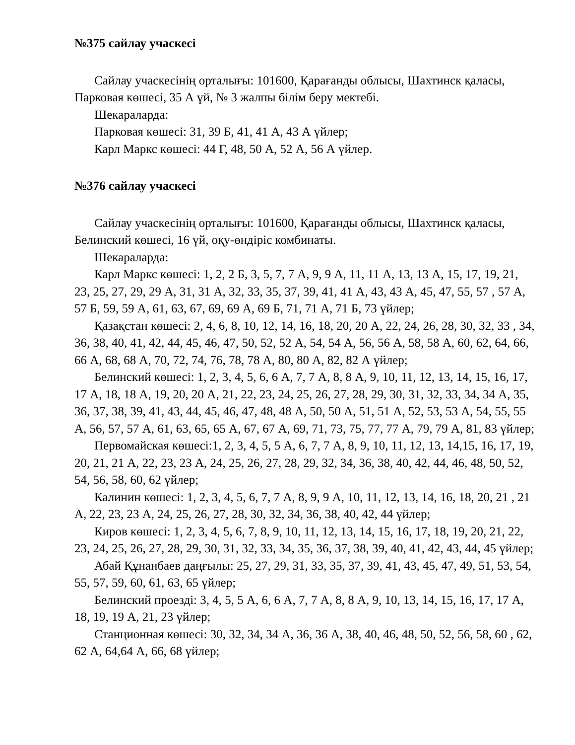№375 сайлау учаскесі
Сайлау учаскесінің орталығы: 101600, Қарағанды облысы, Шахтинск қаласы, Парковая көшесі, 35 А үй, № 3 жалпы білім беру мектебі.
Шекараларда:
Парковая көшесі: 31, 39 Б, 41, 41 А, 43 А үйлер;
Карл Маркс көшесі: 44 Г, 48, 50 А, 52 А, 56 А үйлер.
№376 сайлау учаскесі
Сайлау учаскесінің орталығы: 101600, Қарағанды облысы, Шахтинск қаласы, Белинский көшесі, 16 үй, оқу-өндіріс комбинаты.
Шекараларда:
Карл Маркс көшесі: 1, 2, 2 Б, 3, 5, 7, 7 А, 9, 9 А, 11, 11 А, 13, 13 А, 15, 17, 19, 21, 23, 25, 27, 29, 29 А, 31, 31 А, 32, 33, 35, 37, 39, 41, 41 А, 43, 43 А, 45, 47, 55, 57 , 57 А, 57 Б, 59, 59 А, 61, 63, 67, 69, 69 А, 69 Б, 71, 71 А, 71 Б, 73 үйлер;
Қазақстан көшесі: 2, 4, 6, 8, 10, 12, 14, 16, 18, 20, 20 А, 22, 24, 26, 28, 30, 32, 33 , 34, 36, 38, 40, 41, 42, 44, 45, 46, 47, 50, 52, 52 А, 54, 54 А, 56, 56 А, 58, 58 А, 60, 62, 64, 66, 66 А, 68, 68 А, 70, 72, 74, 76, 78, 78 А, 80, 80 А, 82, 82 А үйлер;
Белинский көшесі: 1, 2, 3, 4, 5, 6, 6 А, 7, 7 А, 8, 8 А, 9, 10, 11, 12, 13, 14, 15, 16, 17, 17 А, 18, 18 А, 19, 20, 20 А, 21, 22, 23, 24, 25, 26, 27, 28, 29, 30, 31, 32, 33, 34, 34 А, 35, 36, 37, 38, 39, 41, 43, 44, 45, 46, 47, 48, 48 А, 50, 50 А, 51, 51 А, 52, 53, 53 А, 54, 55, 55 А, 56, 57, 57 А, 61, 63, 65, 65 А, 67, 67 А, 69, 71, 73, 75, 77, 77 А, 79, 79 А, 81, 83 үйлер;
Первомайская көшесі:1, 2, 3, 4, 5, 5 А, 6, 7, 7 А, 8, 9, 10, 11, 12, 13, 14,15, 16, 17, 19, 20, 21, 21 А, 22, 23, 23 А, 24, 25, 26, 27, 28, 29, 32, 34, 36, 38, 40, 42, 44, 46, 48, 50, 52, 54, 56, 58, 60, 62 үйлер;
Калинин көшесі: 1, 2, 3, 4, 5, 6, 7, 7 А, 8, 9, 9 А, 10, 11, 12, 13, 14, 16, 18, 20, 21 , 21 А, 22, 23, 23 А, 24, 25, 26, 27, 28, 30, 32, 34, 36, 38, 40, 42, 44 үйлер;
Киров көшесі: 1, 2, 3, 4, 5, 6, 7, 8, 9, 10, 11, 12, 13, 14, 15, 16, 17, 18, 19, 20, 21, 22, 23, 24, 25, 26, 27, 28, 29, 30, 31, 32, 33, 34, 35, 36, 37, 38, 39, 40, 41, 42, 43, 44, 45 үйлер;
Абай Құнанбаев даңғылы: 25, 27, 29, 31, 33, 35, 37, 39, 41, 43, 45, 47, 49, 51, 53, 54, 55, 57, 59, 60, 61, 63, 65 үйлер;
Белинский проезді: 3, 4, 5, 5 А, 6, 6 А, 7, 7 А, 8, 8 А, 9, 10, 13, 14, 15, 16, 17, 17 А, 18, 19, 19 А, 21, 23 үйлер;
Станционная көшесі: 30, 32, 34, 34 А, 36, 36 А, 38, 40, 46, 48, 50, 52, 56, 58, 60 , 62, 62 А, 64,64 А, 66, 68 үйлер;